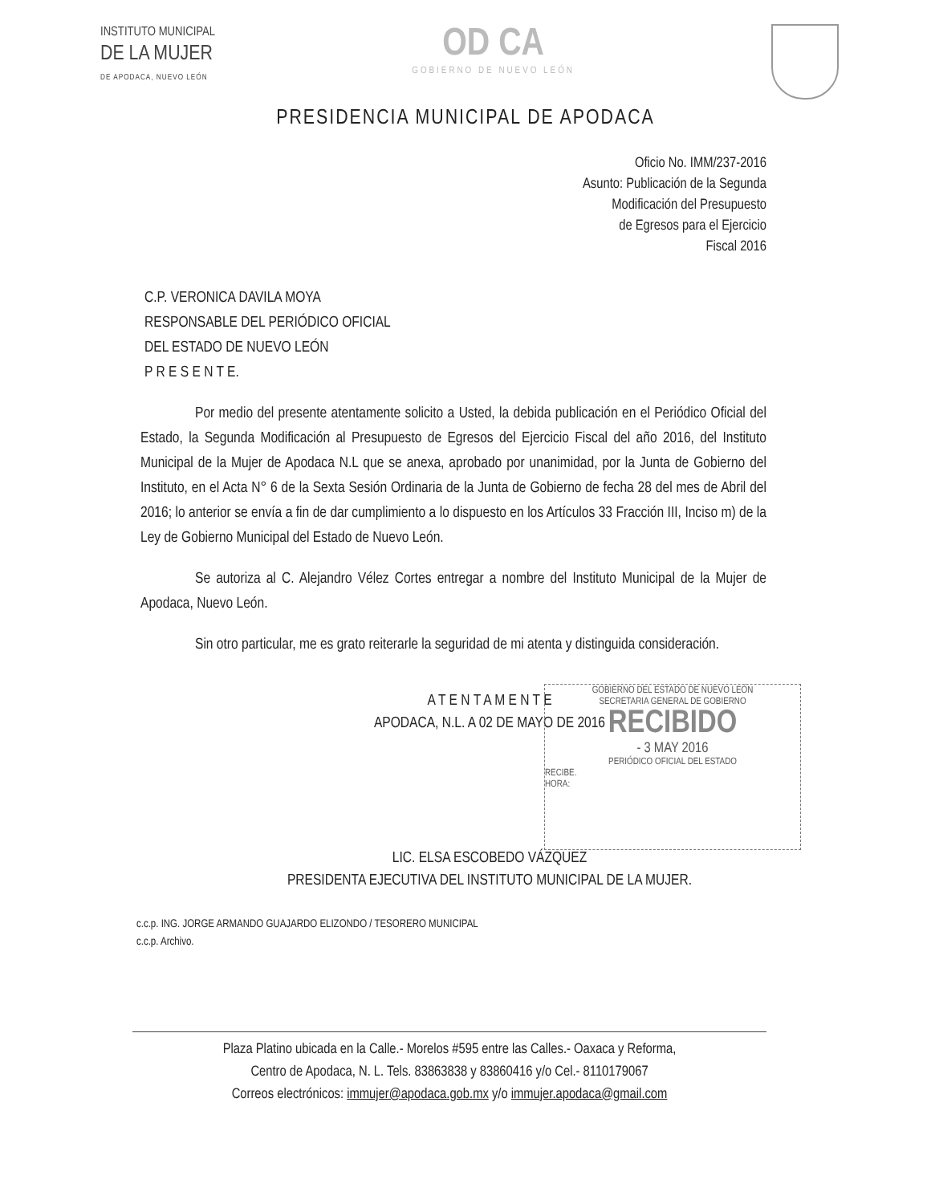INSTITUTO MUNICIPAL
DE LA MUJER
DE APODACA, NUEVO LEÓN
OD CA
GOBIERNO DE NUEVO LEÓN
PRESIDENCIA MUNICIPAL DE APODACA
Oficio No. IMM/237-2016
Asunto: Publicación de la Segunda
Modificación del Presupuesto
de Egresos para el Ejercicio
Fiscal 2016
C.P. VERONICA DAVILA MOYA
RESPONSABLE DEL PERIÓDICO OFICIAL
DEL ESTADO DE NUEVO LEÓN
P R E S E N T E.
Por medio del presente atentamente solicito a Usted, la debida publicación en el Periódico Oficial del Estado, la Segunda Modificación al Presupuesto de Egresos del Ejercicio Fiscal del año 2016, del Instituto Municipal de la Mujer de Apodaca N.L que se anexa, aprobado por unanimidad, por la Junta de Gobierno del Instituto, en el Acta N° 6 de la Sexta Sesión Ordinaria de la Junta de Gobierno de fecha 28 del mes de Abril del 2016; lo anterior se envía a fin de dar cumplimiento a lo dispuesto en los Artículos 33 Fracción III, Inciso m) de la Ley de Gobierno Municipal del Estado de Nuevo León.
Se autoriza al C. Alejandro Vélez Cortes entregar a nombre del Instituto Municipal de la Mujer de Apodaca, Nuevo León.
Sin otro particular, me es grato reiterarle la seguridad de mi atenta y distinguida consideración.
GOBIERNO DEL ESTADO DE NUEVO LEÓN
SECRETARIA GENERAL DE GOBIERNO
RECIBIDO
- 3 MAY 2016
PERIÓDICO OFICIAL DEL ESTADO
RECIBE.
HORA:
A T E N T A M E N T E
APODACA, N.L. A 02 DE MAYO DE 2016
LIC. ELSA ESCOBEDO VÁZQUEZ
PRESIDENTA EJECUTIVA DEL INSTITUTO MUNICIPAL DE LA MUJER.
c.c.p. ING. JORGE ARMANDO GUAJARDO ELIZONDO / TESORERO MUNICIPAL
c.c.p. Archivo.
Plaza Platino ubicada en la Calle.- Morelos #595 entre las Calles.- Oaxaca y Reforma,
Centro de Apodaca, N. L. Tels. 83863838 y 83860416 y/o Cel.- 8110179067
Correos electrónicos: immujer@apodaca.gob.mx y/o immujer.apodaca@gmail.com